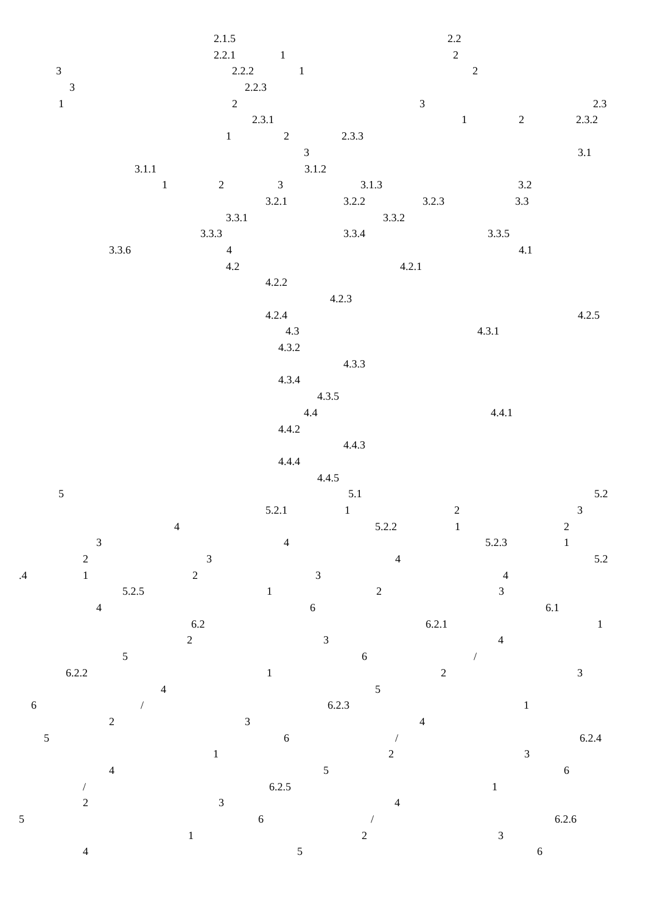2.1.5 2.2
2.2.1 1 2
3 2.2.2 1 2
3 2.2.3
1 2 3 2.3
2.3.1 1 2 2.3.2
1 2 2.3.3
3 3.1
3.1.1 3.1.2
1 2 3 3.1.3 3.2
3.2.1 3.2.2 3.2.3 3.3
3.3.1 3.3.2
3.3.3 3.3.4 3.3.5
3.3.6 4 4.1
4.2 4.2.1
4.2.2
4.2.3
4.2.4 4.2.5
4.3 4.3.1
4.3.2
4.3.3
4.3.4
4.3.5
4.4 4.4.1
4.4.2
4.4.3
4.4.4
4.4.5
5 5.1 5.2
5.2.1 1 2 3
4 5.2.2 1 2
3 4 5.2.3 1
2 3 4 5.2
.4 1 2 3 4
5.2.5 1 2 3
4 6 6.1
6.2 6.2.1 1
2 3 4
5 6 /
6.2.2 1 2 3
4 5
6 / 6.2.3 1
2 3 4
5 6 / 6.2.4
1 2 3
4 5 6
/ 6.2.5 1
2 3 4
5 6 / 6.2.6
1 2 3
4 5 6